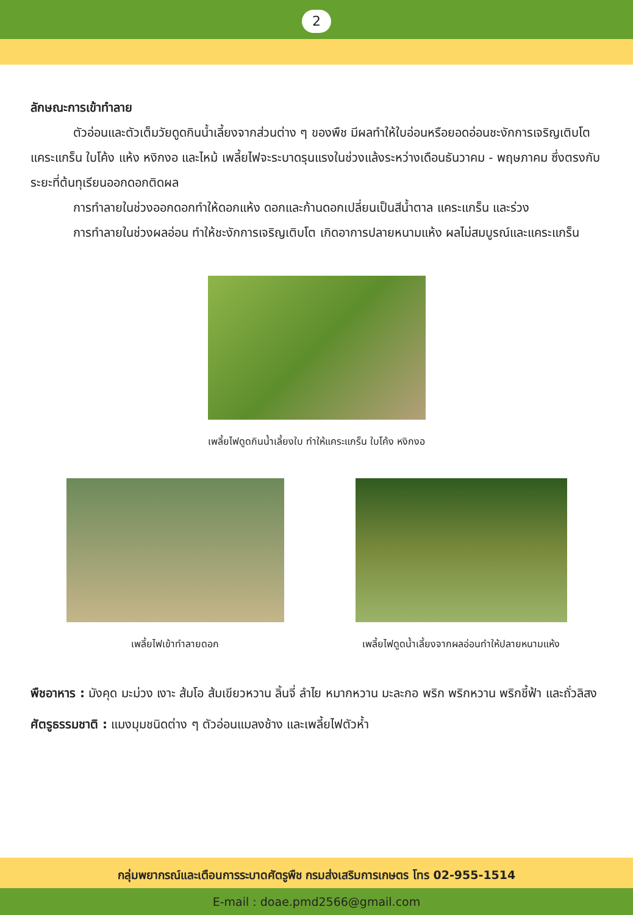2
ลักษณะการเข้าทำลาย
ตัวอ่อนและตัวเต็มวัยดูดกินน้ำเลี้ยงจากส่วนต่าง ๆ ของพืช มีผลทำให้ใบอ่อนหรือยอดอ่อนชะงักการเจริญเติบโต แคระแกร็น ใบโค้ง แห้ง หงิกงอ และไหม้ เพลี้ยไฟจะระบาดรุนแรงในช่วงแล้งระหว่างเดือนธันวาคม - พฤษภาคม ซึ่งตรงกับระยะที่ต้นทุเรียนออกดอกติดผล
การทำลายในช่วงออกดอกทำให้ดอกแห้ง ดอกและก้านดอกเปลี่ยนเป็นสีน้ำตาล แคระแกร็น และร่วง
การทำลายในช่วงผลอ่อน ทำให้ชะงักการเจริญเติบโต เกิดอาการปลายหนามแห้ง ผลไม่สมบูรณ์และแคระแกร็น
เพลี้ยไฟดูดกินน้ำเลี้ยงใบ ทำให้แคระแกร็น ใบโค้ง หงิกงอ
เพลี้ยไฟเข้าทำลายดอก เพลี้ยไฟดูดน้ำเลี้ยงจากผลอ่อนทำให้ปลายหนามแห้ง
พืชอาหาร : มังคุด มะม่วง เงาะ ส้มโอ ส้มเขียวหวาน ลิ้นจี่ ลำไย หมากหวาน มะละกอ พริก พริกหวาน พริกชี้ฟ้า และถั่วลิสง
ศัตรูธรรมชาติ : แมงมุมชนิดต่าง ๆ ตัวอ่อนแมลงช้าง และเพลี้ยไฟตัวห้ำ
กลุ่มพยากรณ์และเตือนการระบาดศัตรูพืช กรมส่งเสริมการเกษตร โทร 02-955-1514
E-mail : doae.pmd2566@gmail.com